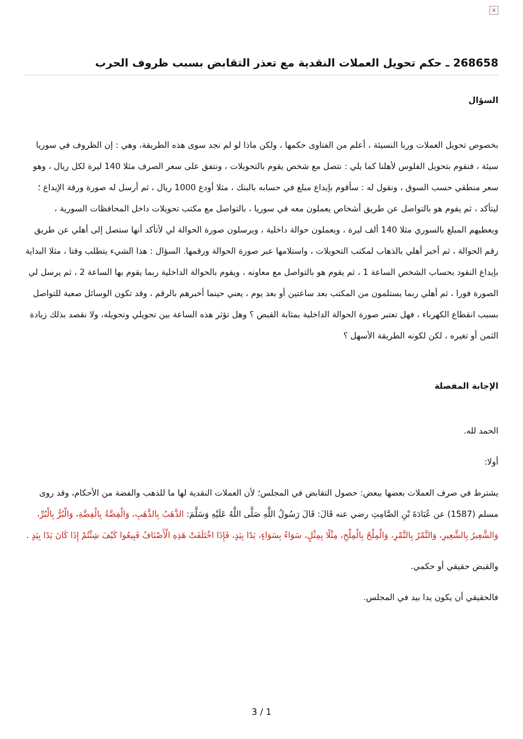×
268658 ـ حكم تحويل العملات النقدية مع تعذر التقابض بسبب ظروف الحرب
السؤال
بخصوص تحويل العملات وربا النسيئة ، أعلم من الفتاوى حكمها ، ولكن ماذا لو لم نجد سوى هذه الطريقة، وهي : إن الظروف في سوريا سيئة ، فنقوم بتحويل الفلوس لأهلنا كما يلي : نتصل مع شخص يقوم بالتحويلات ، ونتفق على سعر الصرف مثلا 140 ليرة لكل ريال ، وهو سعر منطقي حسب السوق ، ونقول له : سأقوم بإيداع مبلغ في حسابه بالبنك ، مثلا أودع 1000 ريال ، ثم أرسل له صورة ورقة الإيداع ؛ ليتأكد ، ثم يقوم هو بالتواصل عن طريق أشخاص يعملون معه في سوريا ، بالتواصل مع مكتب تحويلات داخل المحافظات السورية ، ويعطيهم المبلغ بالسوري مثلا 140 ألف ليرة ، ويعملون حوالة داخلية ، ويرسلون صورة الحوالة لي لأتأكد أنها ستصل إلى أهلي عن طريق رقم الحوالة ، ثم أخبر أهلي بالذهاب لمكتب التحويلات ، واستلامها عبر صورة الحوالة ورقمها. السؤال : هذا الشيء يتطلب وقتا ، مثلا البداية بإيداع النقود بحساب الشخص الساعة 1 ، ثم يقوم هو بالتواصل مع معاونه ، ويقوم بالحوالة الداخلية ربما يقوم بها الساعة 2 ، ثم يرسل لي الصورة فورا ، ثم أهلي ربما يستلمون من المكتب بعد ساعتين أو بعد يوم ، يعني حينما أخبرهم بالرقم ، وقد تكون الوسائل صعبة للتواصل بسبب انقطاع الكهرباء ، فهل تعتبر صورة الحوالة الداخلية بمثابة القبض ؟ وهل تؤثر هذه الساعة بين تحويلي وتحويله، ولا نقصد بذلك زيادة الثمن أو تغيره ، لكن لكونه الطريقة الأسهل ؟
الإجابة المفصلة
الحمد لله.
أولا:
يشترط في صرف العملات بعضها ببعض: حصول التقابض في المجلس؛ لأن العملات النقدية لها ما للذهب والفضة من الأحكام، وقد روى مسلم (1587) عن عُبَادَةَ بْنِ الصَّامِتِ رضي عنه قَالَ: قَالَ رَسُولُ اللَّهِ صَلَّى اللَّهُ عَلَيْهِ وَسَلَّمَ: الذَّهَبُ بِالذَّهَبِ، وَالْفِضَّةُ بِالْفِضَّةِ، وَالْبُرُّ بِالْبُرِّ، وَالشَّعِيرُ بِالشَّعِيرِ، وَالتَّمْرُ بِالتَّمْرِ، وَالْمِلْحُ بِالْمِلْحِ، مِثْلًا بِمِثْلٍ، سَوَاءً بِسَوَاءٍ، يَدًا بِيَدٍ، فَإِذَا اخْتَلَفَتْ هَذِهِ الْأَصْنَافُ فَبِيعُوا كَيْفَ شِئْتُمْ إِذَا كَانَ يَدًا بِيَدٍ .
والقبض حقيقي أو حكمي.
فالحقيقي أن يكون يدا بيد في المجلس.
3 / 1